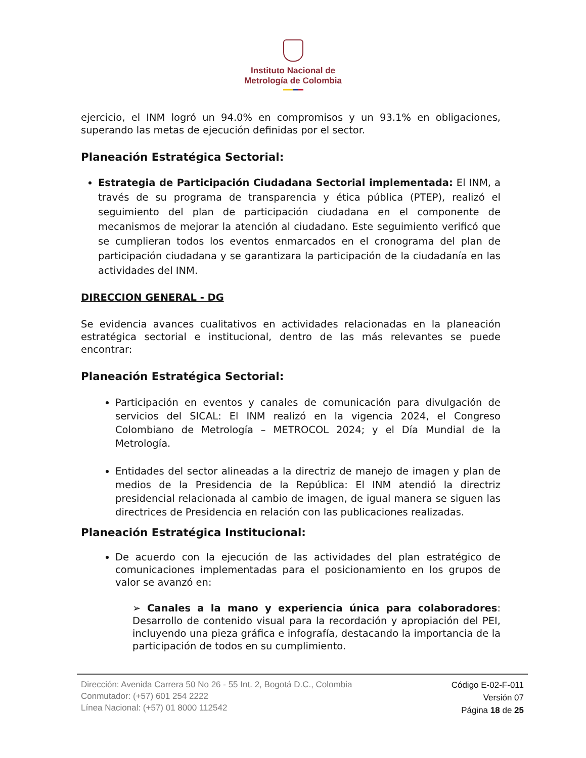Instituto Nacional de
Metrología de Colombia
ejercicio, el INM logró un 94.0% en compromisos y un 93.1% en obligaciones, superando las metas de ejecución definidas por el sector.
Planeación Estratégica Sectorial:
Estrategia de Participación Ciudadana Sectorial implementada: El INM, a través de su programa de transparencia y ética pública (PTEP), realizó el seguimiento del plan de participación ciudadana en el componente de mecanismos de mejorar la atención al ciudadano. Este seguimiento verificó que se cumplieran todos los eventos enmarcados en el cronograma del plan de participación ciudadana y se garantizara la participación de la ciudadanía en las actividades del INM.
DIRECCION GENERAL - DG
Se evidencia avances cualitativos en actividades relacionadas en la planeación estratégica sectorial e institucional, dentro de las más relevantes se puede encontrar:
Planeación Estratégica Sectorial:
Participación en eventos y canales de comunicación para divulgación de servicios del SICAL: El INM realizó en la vigencia 2024, el Congreso Colombiano de Metrología – METROCOL 2024; y el Día Mundial de la Metrología.
Entidades del sector alineadas a la directriz de manejo de imagen y plan de medios de la Presidencia de la República: El INM atendió la directriz presidencial relacionada al cambio de imagen, de igual manera se siguen las directrices de Presidencia en relación con las publicaciones realizadas.
Planeación Estratégica Institucional:
De acuerdo con la ejecución de las actividades del plan estratégico de comunicaciones implementadas para el posicionamiento en los grupos de valor se avanzó en:
➢ Canales a la mano y experiencia única para colaboradores: Desarrollo de contenido visual para la recordación y apropiación del PEI, incluyendo una pieza gráfica e infografía, destacando la importancia de la participación de todos en su cumplimiento.
Dirección: Avenida Carrera 50 No 26 - 55 Int. 2, Bogotá D.C., Colombia
Conmutador: (+57) 601 254 2222
Línea Nacional: (+57) 01 8000 112542
Código E-02-F-011
Versión 07
Página 18 de 25